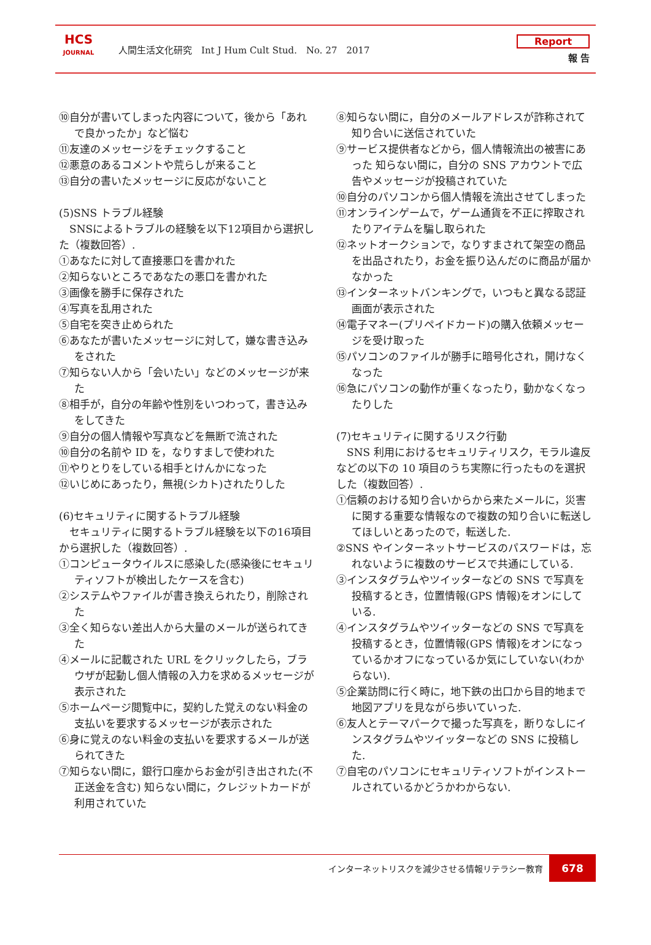HCS
JOURNAL
人間生活文化研究　Int J Hum Cult Stud.　No. 27　2017
Report
報 告
⑩自分が書いてしまった内容について，後から「あれで良かったか」など悩む
⑪友達のメッセージをチェックすること
⑫悪意のあるコメントや荒らしが来ること
⑬自分の書いたメッセージに反応がないこと
(5)SNS トラブル経験
　SNSによるトラブルの経験を以下12項目から選択した（複数回答）.
①あなたに対して直接悪口を書かれた
②知らないところであなたの悪口を書かれた
③画像を勝手に保存された
④写真を乱用された
⑤自宅を突き止められた
⑥あなたが書いたメッセージに対して，嫌な書き込みをされた
⑦知らない人から「会いたい」などのメッセージが来た
⑧相手が，自分の年齢や性別をいつわって，書き込みをしてきた
⑨自分の個人情報や写真などを無断で流された
⑩自分の名前や ID を，なりすましで使われた
⑪やりとりをしている相手とけんかになった
⑫いじめにあったり，無視(シカト)されたりした
(6)セキュリティに関するトラブル経験
　セキュリティに関するトラブル経験を以下の16項目から選択した（複数回答）.
①コンピュータウイルスに感染した(感染後にセキュリティソフトが検出したケースを含む)
②システムやファイルが書き換えられたり，削除された
③全く知らない差出人から大量のメールが送られてきた
④メールに記載された URL をクリックしたら，ブラウザが起動し個人情報の入力を求めるメッセージが表示された
⑤ホームページ閲覧中に，契約した覚えのない料金の支払いを要求するメッセージが表示された
⑥身に覚えのない料金の支払いを要求するメールが送られてきた
⑦知らない間に，銀行口座からお金が引き出された(不正送金を含む) 知らない間に，クレジットカードが利用されていた
⑧知らない間に，自分のメールアドレスが詐称されて知り合いに送信されていた
⑨サービス提供者などから，個人情報流出の被害にあった 知らない間に，自分の SNS アカウントで広告やメッセージが投稿されていた
⑩自分のパソコンから個人情報を流出させてしまった
⑪オンラインゲームで，ゲーム通貨を不正に搾取されたりアイテムを騙し取られた
⑫ネットオークションで，なりすまされて架空の商品を出品されたり，お金を振り込んだのに商品が届かなかった
⑬インターネットバンキングで，いつもと異なる認証画面が表示された
⑭電子マネー(プリペイドカード)の購入依頼メッセージを受け取った
⑮パソコンのファイルが勝手に暗号化され，開けなくなった
⑯急にパソコンの動作が重くなったり，動かなくなったりした
(7)セキュリティに関するリスク行動
　SNS 利用におけるセキュリティリスク，モラル違反などの以下の 10 項目のうち実際に行ったものを選択した（複数回答）.
①信頼のおける知り合いからから来たメールに，災害に関する重要な情報なので複数の知り合いに転送してほしいとあったので，転送した.
②SNS やインターネットサービスのパスワードは，忘れないように複数のサービスで共通にしている.
③インスタグラムやツイッターなどの SNS で写真を投稿するとき，位置情報(GPS 情報)をオンにしている.
④インスタグラムやツイッターなどの SNS で写真を投稿するとき，位置情報(GPS 情報)をオンになっているかオフになっているか気にしていない(わからない).
⑤企業訪問に行く時に，地下鉄の出口から目的地まで地図アプリを見ながら歩いていった.
⑥友人とテーマパークで撮った写真を，断りなしにインスタグラムやツイッターなどの SNS に投稿した.
⑦自宅のパソコンにセキュリティソフトがインストールされているかどうかわからない.
インターネットリスクを減少させる情報リテラシー教育
678